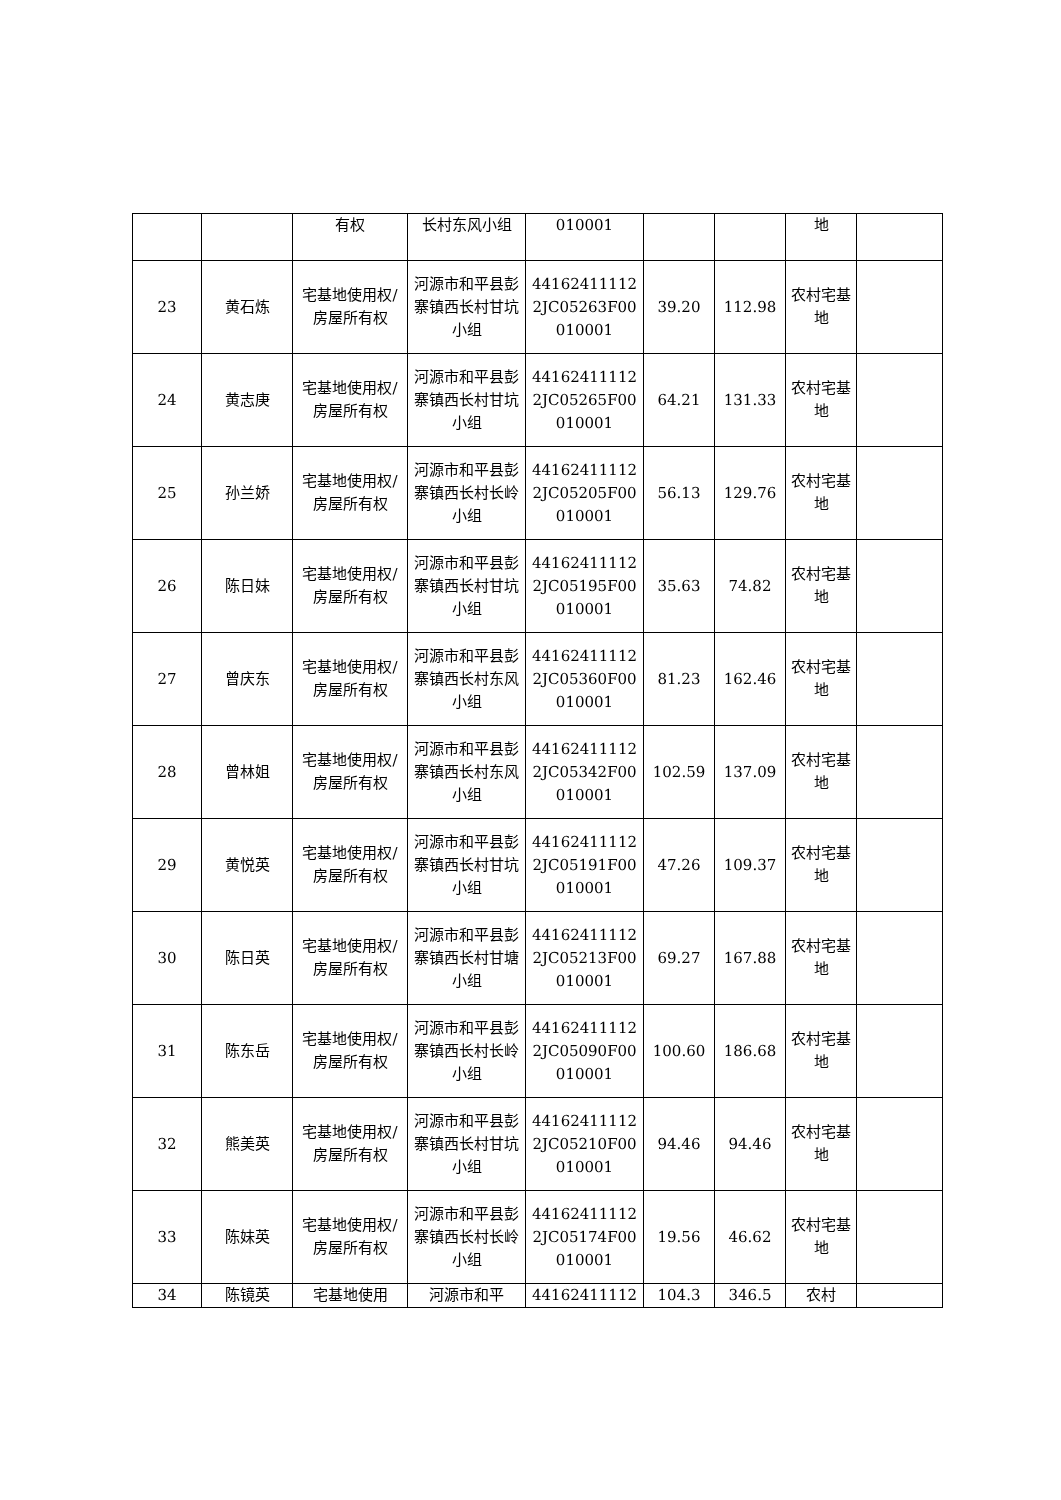| | | 有权 | 长村东风小组 | 010001 | | | 地 | |
| 23 | 黄石炼 | 宅基地使用权/房屋所有权 | 河源市和平县彭寨镇西长村甘坑小组 | 441624111122JC05263F00010001 | 39.20 | 112.98 | 农村宅基地 | |
| 24 | 黄志庚 | 宅基地使用权/房屋所有权 | 河源市和平县彭寨镇西长村甘坑小组 | 441624111122JC05265F00010001 | 64.21 | 131.33 | 农村宅基地 | |
| 25 | 孙兰娇 | 宅基地使用权/房屋所有权 | 河源市和平县彭寨镇西长村长岭小组 | 441624111122JC05205F00010001 | 56.13 | 129.76 | 农村宅基地 | |
| 26 | 陈日妹 | 宅基地使用权/房屋所有权 | 河源市和平县彭寨镇西长村甘坑小组 | 441624111122JC05195F00010001 | 35.63 | 74.82 | 农村宅基地 | |
| 27 | 曾庆东 | 宅基地使用权/房屋所有权 | 河源市和平县彭寨镇西长村东风小组 | 441624111122JC05360F00010001 | 81.23 | 162.46 | 农村宅基地 | |
| 28 | 曾林姐 | 宅基地使用权/房屋所有权 | 河源市和平县彭寨镇西长村东风小组 | 441624111122JC05342F00010001 | 102.59 | 137.09 | 农村宅基地 | |
| 29 | 黄悦英 | 宅基地使用权/房屋所有权 | 河源市和平县彭寨镇西长村甘坑小组 | 441624111122JC05191F00010001 | 47.26 | 109.37 | 农村宅基地 | |
| 30 | 陈日英 | 宅基地使用权/房屋所有权 | 河源市和平县彭寨镇西长村甘塘小组 | 441624111122JC05213F00010001 | 69.27 | 167.88 | 农村宅基地 | |
| 31 | 陈东岳 | 宅基地使用权/房屋所有权 | 河源市和平县彭寨镇西长村长岭小组 | 441624111122JC05090F00010001 | 100.60 | 186.68 | 农村宅基地 | |
| 32 | 熊美英 | 宅基地使用权/房屋所有权 | 河源市和平县彭寨镇西长村甘坑小组 | 441624111122JC05210F00010001 | 94.46 | 94.46 | 农村宅基地 | |
| 33 | 陈妹英 | 宅基地使用权/房屋所有权 | 河源市和平县彭寨镇西长村长岭小组 | 441624111122JC05174F00010001 | 19.56 | 46.62 | 农村宅基地 | |
| 34 | 陈镜英 | 宅基地使用 | 河源市和平 | 44162411112 | 104.3 | 346.5 | 农村 | |